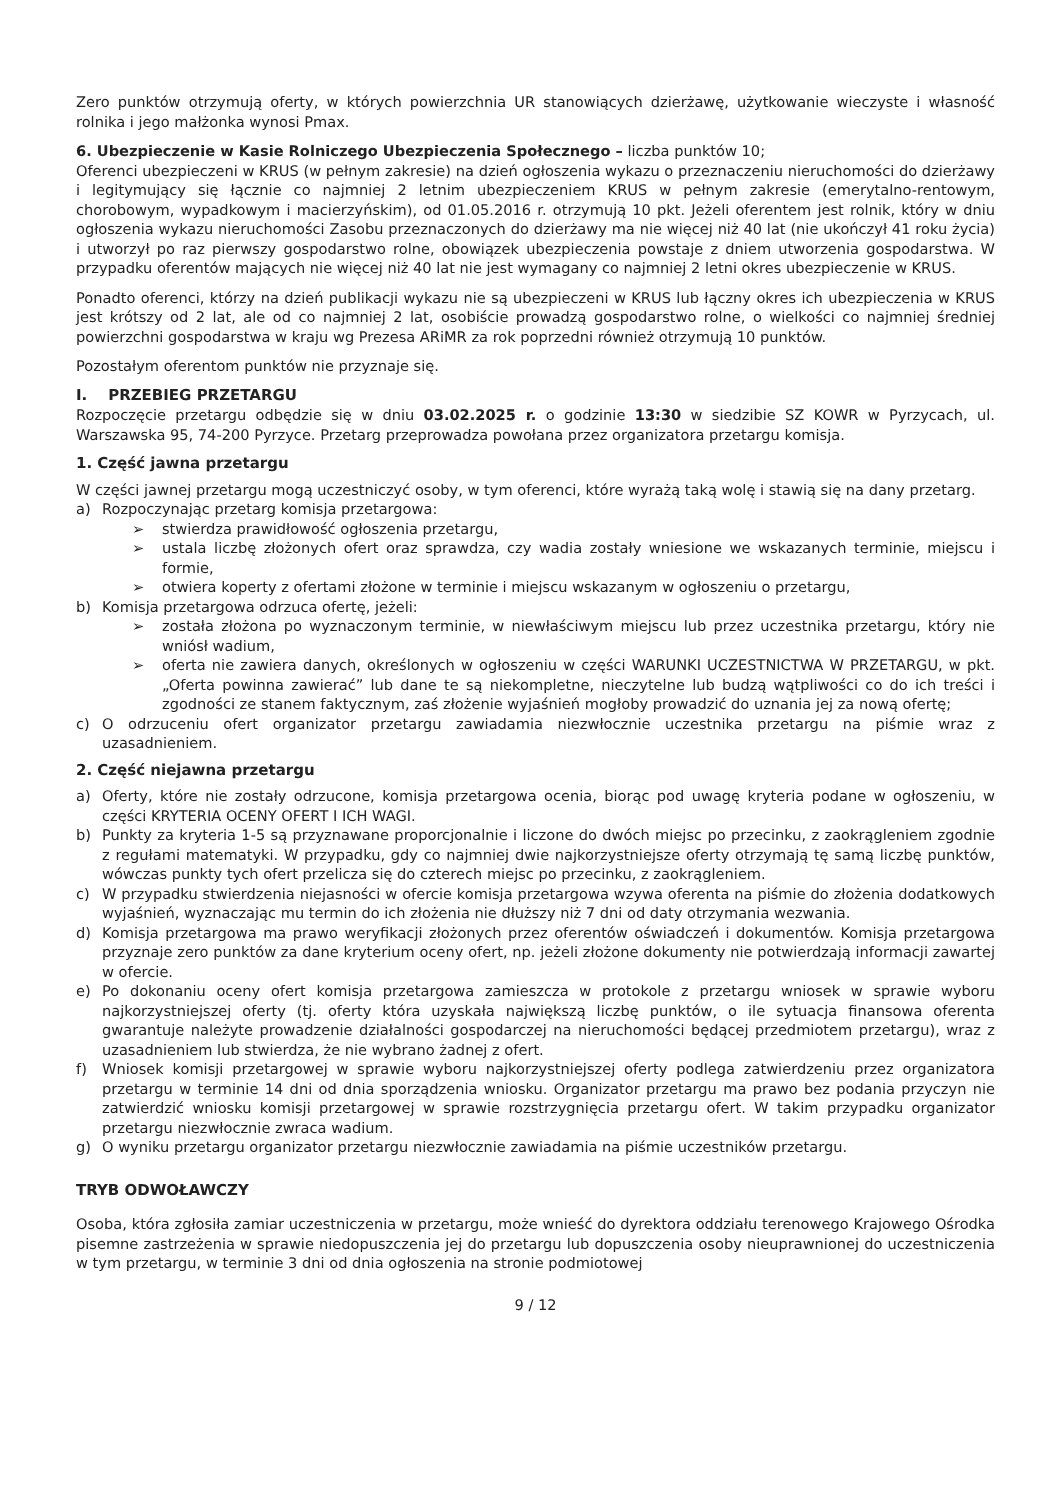Zero punktów otrzymują oferty, w których powierzchnia UR stanowiących dzierżawę, użytkowanie wieczyste i własność rolnika i jego małżonka wynosi Pmax.
6. Ubezpieczenie w Kasie Rolniczego Ubezpieczenia Społecznego – liczba punktów 10;
Oferenci ubezpieczeni w KRUS (w pełnym zakresie) na dzień ogłoszenia wykazu o przeznaczeniu nieruchomości do dzierżawy i legitymujący się łącznie co najmniej 2 letnim ubezpieczeniem KRUS w pełnym zakresie (emerytalno-rentowym, chorobowym, wypadkowym i macierzyńskim), od 01.05.2016 r. otrzymują 10 pkt. Jeżeli oferentem jest rolnik, który w dniu ogłoszenia wykazu nieruchomości Zasobu przeznaczonych do dzierżawy ma nie więcej niż 40 lat (nie ukończył 41 roku życia) i utworzył po raz pierwszy gospodarstwo rolne, obowiązek ubezpieczenia powstaje z dniem utworzenia gospodarstwa. W przypadku oferentów mających nie więcej niż 40 lat nie jest wymagany co najmniej 2 letni okres ubezpieczenie w KRUS.
Ponadto oferenci, którzy na dzień publikacji wykazu nie są ubezpieczeni w KRUS lub łączny okres ich ubezpieczenia w KRUS jest krótszy od 2 lat, ale od co najmniej 2 lat, osobiście prowadzą gospodarstwo rolne, o wielkości co najmniej średniej powierzchni gospodarstwa w kraju wg Prezesa ARiMR za rok poprzedni również otrzymują 10 punktów.
Pozostałym oferentom punktów nie przyznaje się.
I. PRZEBIEG PRZETARGU
Rozpoczęcie przetargu odbędzie się w dniu 03.02.2025 r. o godzinie 13:30 w siedzibie SZ KOWR w Pyrzycach, ul. Warszawska 95, 74-200 Pyrzyce. Przetarg przeprowadza powołana przez organizatora przetargu komisja.
1. Część jawna przetargu
W części jawnej przetargu mogą uczestniczyć osoby, w tym oferenci, które wyrażą taką wolę i stawią się na dany przetarg.
a) Rozpoczynając przetarg komisja przetargowa:
➢ stwierdza prawidłowość ogłoszenia przetargu,
➢ ustala liczbę złożonych ofert oraz sprawdza, czy wadia zostały wniesione we wskazanych terminie, miejscu i formie,
➢ otwiera koperty z ofertami złożone w terminie i miejscu wskazanym w ogłoszeniu o przetargu,
b) Komisja przetargowa odrzuca ofertę, jeżeli:
➢ została złożona po wyznaczonym terminie, w niewłaściwym miejscu lub przez uczestnika przetargu, który nie wniósł wadium,
➢ oferta nie zawiera danych, określonych w ogłoszeniu w części WARUNKI UCZESTNICTWA W PRZETARGU, w pkt. „Oferta powinna zawierać” lub dane te są niekompletne, nieczytelne lub budzą wątpliwości co do ich treści i zgodności ze stanem faktycznym, zaś złożenie wyjaśnień mogłoby prowadzić do uznania jej za nową ofertę;
c) O odrzuceniu ofert organizator przetargu zawiadamia niezwłocznie uczestnika przetargu na piśmie wraz z uzasadnieniem.
2. Część niejawna przetargu
a) Oferty, które nie zostały odrzucone, komisja przetargowa ocenia, biorąc pod uwagę kryteria podane w ogłoszeniu, w części KRYTERIA OCENY OFERT I ICH WAGI.
b) Punkty za kryteria 1-5 są przyznawane proporcjonalnie i liczone do dwóch miejsc po przecinku, z zaokrągleniem zgodnie z regułami matematyki. W przypadku, gdy co najmniej dwie najkorzystniejsze oferty otrzymają tę samą liczbę punktów, wówczas punkty tych ofert przelicza się do czterech miejsc po przecinku, z zaokrągleniem.
c) W przypadku stwierdzenia niejasności w ofercie komisja przetargowa wzywa oferenta na piśmie do złożenia dodatkowych wyjaśnień, wyznaczając mu termin do ich złożenia nie dłuższy niż 7 dni od daty otrzymania wezwania.
d) Komisja przetargowa ma prawo weryfikacji złożonych przez oferentów oświadczeń i dokumentów. Komisja przetargowa przyznaje zero punktów za dane kryterium oceny ofert, np. jeżeli złożone dokumenty nie potwierdzają informacji zawartej w ofercie.
e) Po dokonaniu oceny ofert komisja przetargowa zamieszcza w protokole z przetargu wniosek w sprawie wyboru najkorzystniejszej oferty (tj. oferty która uzyskała największą liczbę punktów, o ile sytuacja finansowa oferenta gwarantuje należyte prowadzenie działalności gospodarczej na nieruchomości będącej przedmiotem przetargu), wraz z uzasadnieniem lub stwierdza, że nie wybrano żadnej z ofert.
f) Wniosek komisji przetargowej w sprawie wyboru najkorzystniejszej oferty podlega zatwierdzeniu przez organizatora przetargu w terminie 14 dni od dnia sporządzenia wniosku. Organizator przetargu ma prawo bez podania przyczyn nie zatwierdzić wniosku komisji przetargowej w sprawie rozstrzygnięcia przetargu ofert. W takim przypadku organizator przetargu niezwłocznie zwraca wadium.
g) O wyniku przetargu organizator przetargu niezwłocznie zawiadamia na piśmie uczestników przetargu.
TRYB ODWOŁAWCZY
Osoba, która zgłosiła zamiar uczestniczenia w przetargu, może wnieść do dyrektora oddziału terenowego Krajowego Ośrodka pisemne zastrzeżenia w sprawie niedopuszczenia jej do przetargu lub dopuszczenia osoby nieuprawnionej do uczestniczenia w tym przetargu, w terminie 3 dni od dnia ogłoszenia na stronie podmiotowej
9 / 12